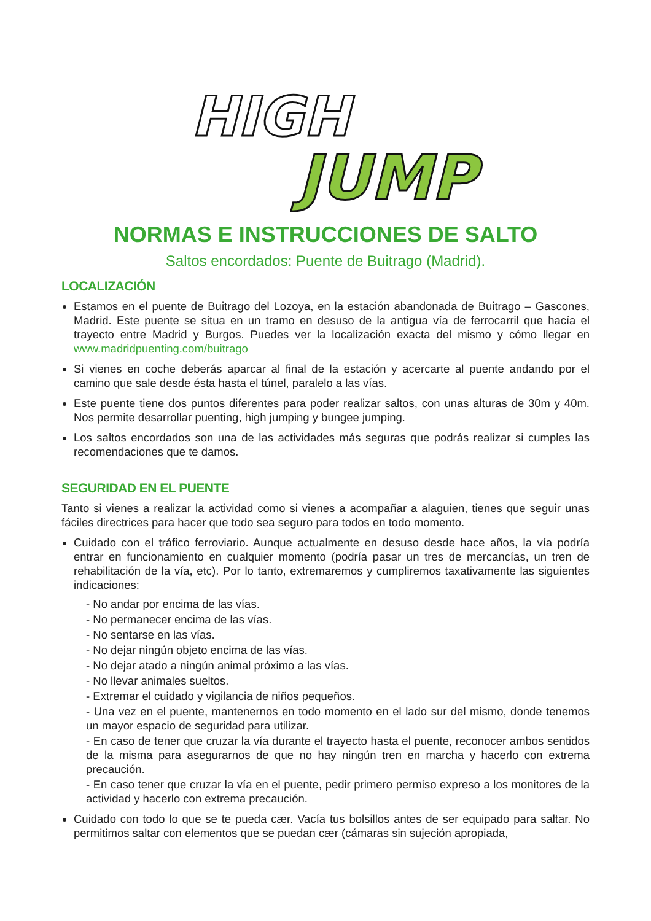HIGH
JUMP
NORMAS E INSTRUCCIONES DE SALTO
Saltos encordados: Puente de Buitrago (Madrid).
LOCALIZACIÓN
Estamos en el puente de Buitrago del Lozoya, en la estación abandonada de Buitrago – Gascones, Madrid. Este puente se situa en un tramo en desuso de la antigua vía de ferrocarril que hacía el trayecto entre Madrid y Burgos. Puedes ver la localización exacta del mismo y cómo llegar en www.madridpuenting.com/buitrago
Si vienes en coche deberás aparcar al final de la estación y acercarte al puente andando por el camino que sale desde ésta hasta el túnel, paralelo a las vías.
Este puente tiene dos puntos diferentes para poder realizar saltos, con unas alturas de 30m y 40m. Nos permite desarrollar puenting, high jumping y bungee jumping.
Los saltos encordados son una de las actividades más seguras que podrás realizar si cumples las recomendaciones que te damos.
SEGURIDAD EN EL PUENTE
Tanto si vienes a realizar la actividad como si vienes a acompañar a alaguien, tienes que seguir unas fáciles directrices para hacer que todo sea seguro para todos en todo momento.
Cuidado con el tráfico ferroviario. Aunque actualmente en desuso desde hace años, la vía podría entrar en funcionamiento en cualquier momento (podría pasar un tres de mercancías, un tren de rehabilitación de la vía, etc). Por lo tanto, extremaremos y cumpliremos taxativamente las siguientes indicaciones:
- No andar por encima de las vías.
- No permanecer encima de las vías.
- No sentarse en las vías.
- No dejar ningún objeto encima de las vías.
- No dejar atado a ningún animal próximo a las vías.
- No llevar animales sueltos.
- Extremar el cuidado y vigilancia de niños pequeños.
- Una vez en el puente, mantenernos en todo momento en el lado sur del mismo, donde tenemos un mayor espacio de seguridad para utilizar.
- En caso de tener que cruzar la vía durante el trayecto hasta el puente, reconocer ambos sentidos de la misma para asegurarnos de que no hay ningún tren en marcha y hacerlo con extrema precaución.
- En caso tener que cruzar la vía en el puente, pedir primero permiso expreso a los monitores de la actividad y hacerlo con extrema precaución.
Cuidado con todo lo que se te pueda cær. Vacía tus bolsillos antes de ser equipado para saltar. No permitimos saltar con elementos que se puedan cær (cámaras sin sujeción apropiada,